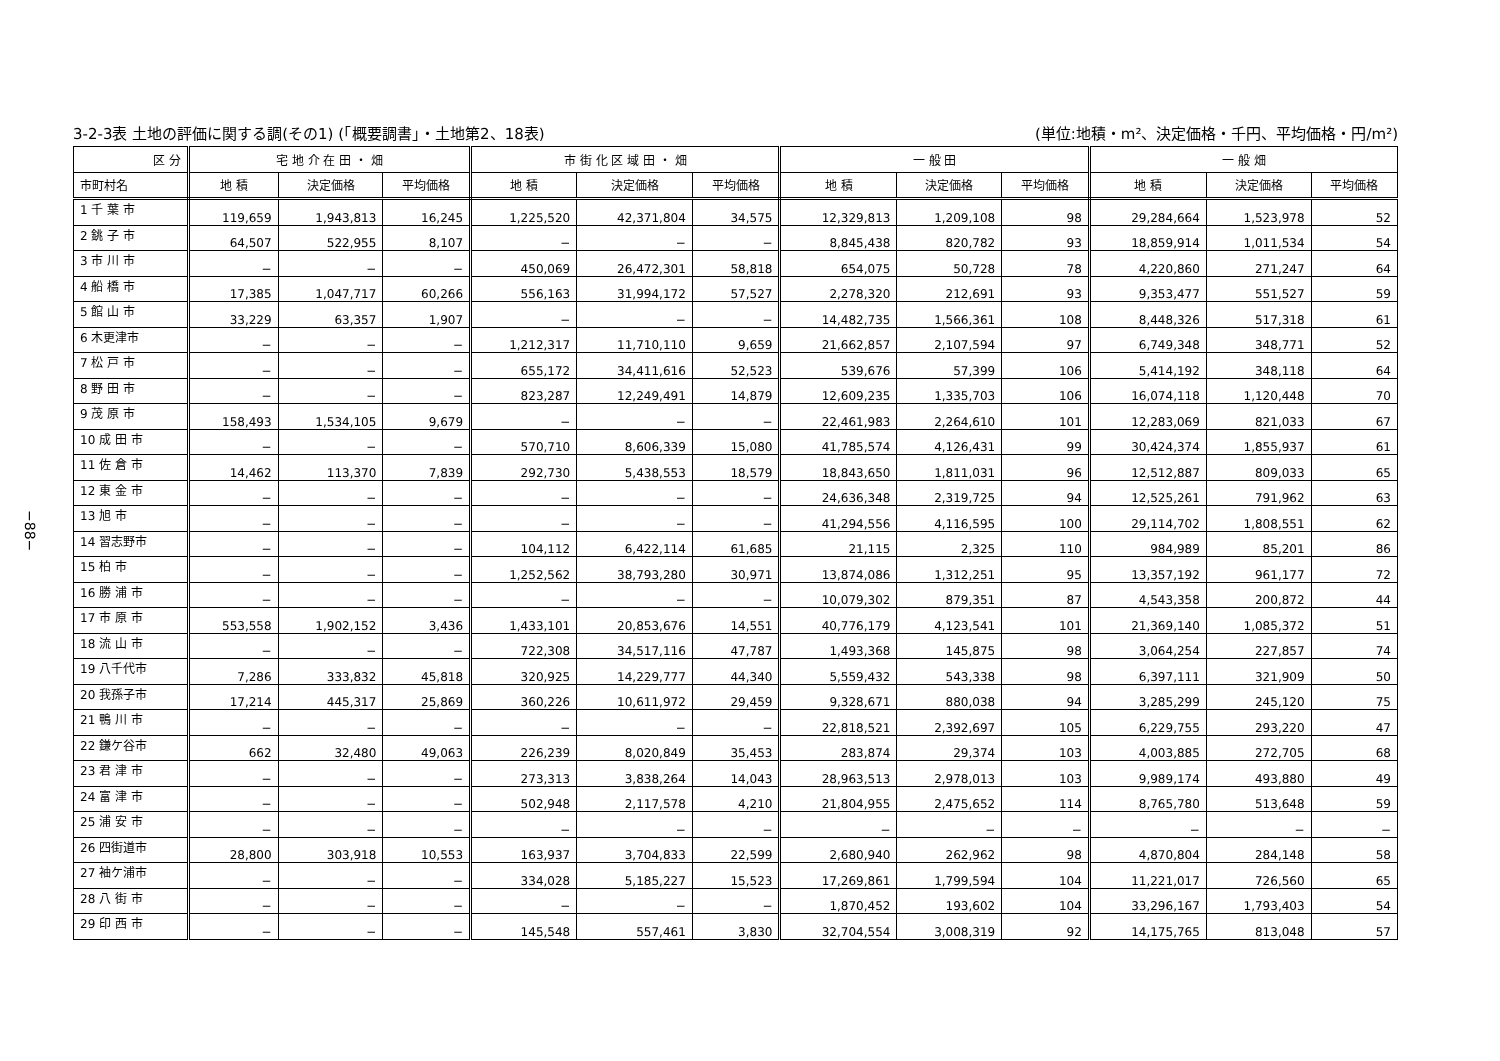−88−
3-2-3表 土地の評価に関する調(その1) (「概要調書」・土地第2、18表) (単位:地積・m²、決定価格・千円、平均価格・円/m²)
| 区 分 | 宅 地 介 在 田 ・ 畑 | | | 市 街 化 区 域 田 ・ 畑 | | | 一 般 田 | | | 一 般 畑 | | |
| --- | --- | --- | --- | --- | --- | --- | --- | --- | --- | --- | --- | --- |
| 市町村名 | 地 積 | 決定価格 | 平均価格 | 地 積 | 決定価格 | 平均価格 | 地 積 | 決定価格 | 平均価格 | 地 積 | 決定価格 | 平均価格 |
| 1 千 葉 市 | 119,659 | 1,943,813 | 16,245 | 1,225,520 | 42,371,804 | 34,575 | 12,329,813 | 1,209,108 | 98 | 29,284,664 | 1,523,978 | 52 |
| 2 銚 子 市 | 64,507 | 522,955 | 8,107 | − | − | − | 8,845,438 | 820,782 | 93 | 18,859,914 | 1,011,534 | 54 |
| 3 市 川 市 | − | − | − | 450,069 | 26,472,301 | 58,818 | 654,075 | 50,728 | 78 | 4,220,860 | 271,247 | 64 |
| 4 船 橋 市 | 17,385 | 1,047,717 | 60,266 | 556,163 | 31,994,172 | 57,527 | 2,278,320 | 212,691 | 93 | 9,353,477 | 551,527 | 59 |
| 5 館 山 市 | 33,229 | 63,357 | 1,907 | − | − | − | 14,482,735 | 1,566,361 | 108 | 8,448,326 | 517,318 | 61 |
| 6 木更津市 | − | − | − | 1,212,317 | 11,710,110 | 9,659 | 21,662,857 | 2,107,594 | 97 | 6,749,348 | 348,771 | 52 |
| 7 松 戸 市 | − | − | − | 655,172 | 34,411,616 | 52,523 | 539,676 | 57,399 | 106 | 5,414,192 | 348,118 | 64 |
| 8 野 田 市 | − | − | − | 823,287 | 12,249,491 | 14,879 | 12,609,235 | 1,335,703 | 106 | 16,074,118 | 1,120,448 | 70 |
| 9 茂 原 市 | 158,493 | 1,534,105 | 9,679 | − | − | − | 22,461,983 | 2,264,610 | 101 | 12,283,069 | 821,033 | 67 |
| 10 成 田 市 | − | − | − | 570,710 | 8,606,339 | 15,080 | 41,785,574 | 4,126,431 | 99 | 30,424,374 | 1,855,937 | 61 |
| 11 佐 倉 市 | 14,462 | 113,370 | 7,839 | 292,730 | 5,438,553 | 18,579 | 18,843,650 | 1,811,031 | 96 | 12,512,887 | 809,033 | 65 |
| 12 東 金 市 | − | − | − | − | − | − | 24,636,348 | 2,319,725 | 94 | 12,525,261 | 791,962 | 63 |
| 13 旭 市 | − | − | − | − | − | − | 41,294,556 | 4,116,595 | 100 | 29,114,702 | 1,808,551 | 62 |
| 14 習志野市 | − | − | − | 104,112 | 6,422,114 | 61,685 | 21,115 | 2,325 | 110 | 984,989 | 85,201 | 86 |
| 15 柏 市 | − | − | − | 1,252,562 | 38,793,280 | 30,971 | 13,874,086 | 1,312,251 | 95 | 13,357,192 | 961,177 | 72 |
| 16 勝 浦 市 | − | − | − | − | − | − | 10,079,302 | 879,351 | 87 | 4,543,358 | 200,872 | 44 |
| 17 市 原 市 | 553,558 | 1,902,152 | 3,436 | 1,433,101 | 20,853,676 | 14,551 | 40,776,179 | 4,123,541 | 101 | 21,369,140 | 1,085,372 | 51 |
| 18 流 山 市 | − | − | − | 722,308 | 34,517,116 | 47,787 | 1,493,368 | 145,875 | 98 | 3,064,254 | 227,857 | 74 |
| 19 八千代市 | 7,286 | 333,832 | 45,818 | 320,925 | 14,229,777 | 44,340 | 5,559,432 | 543,338 | 98 | 6,397,111 | 321,909 | 50 |
| 20 我孫子市 | 17,214 | 445,317 | 25,869 | 360,226 | 10,611,972 | 29,459 | 9,328,671 | 880,038 | 94 | 3,285,299 | 245,120 | 75 |
| 21 鴨 川 市 | − | − | − | − | − | − | 22,818,521 | 2,392,697 | 105 | 6,229,755 | 293,220 | 47 |
| 22 鎌ケ谷市 | 662 | 32,480 | 49,063 | 226,239 | 8,020,849 | 35,453 | 283,874 | 29,374 | 103 | 4,003,885 | 272,705 | 68 |
| 23 君 津 市 | − | − | − | 273,313 | 3,838,264 | 14,043 | 28,963,513 | 2,978,013 | 103 | 9,989,174 | 493,880 | 49 |
| 24 富 津 市 | − | − | − | 502,948 | 2,117,578 | 4,210 | 21,804,955 | 2,475,652 | 114 | 8,765,780 | 513,648 | 59 |
| 25 浦 安 市 | − | − | − | − | − | − | − | − | − | − | − | − |
| 26 四街道市 | 28,800 | 303,918 | 10,553 | 163,937 | 3,704,833 | 22,599 | 2,680,940 | 262,962 | 98 | 4,870,804 | 284,148 | 58 |
| 27 袖ケ浦市 | − | − | − | 334,028 | 5,185,227 | 15,523 | 17,269,861 | 1,799,594 | 104 | 11,221,017 | 726,560 | 65 |
| 28 八 街 市 | − | − | − | − | − | − | 1,870,452 | 193,602 | 104 | 33,296,167 | 1,793,403 | 54 |
| 29 印 西 市 | − | − | − | 145,548 | 557,461 | 3,830 | 32,704,554 | 3,008,319 | 92 | 14,175,765 | 813,048 | 57 |